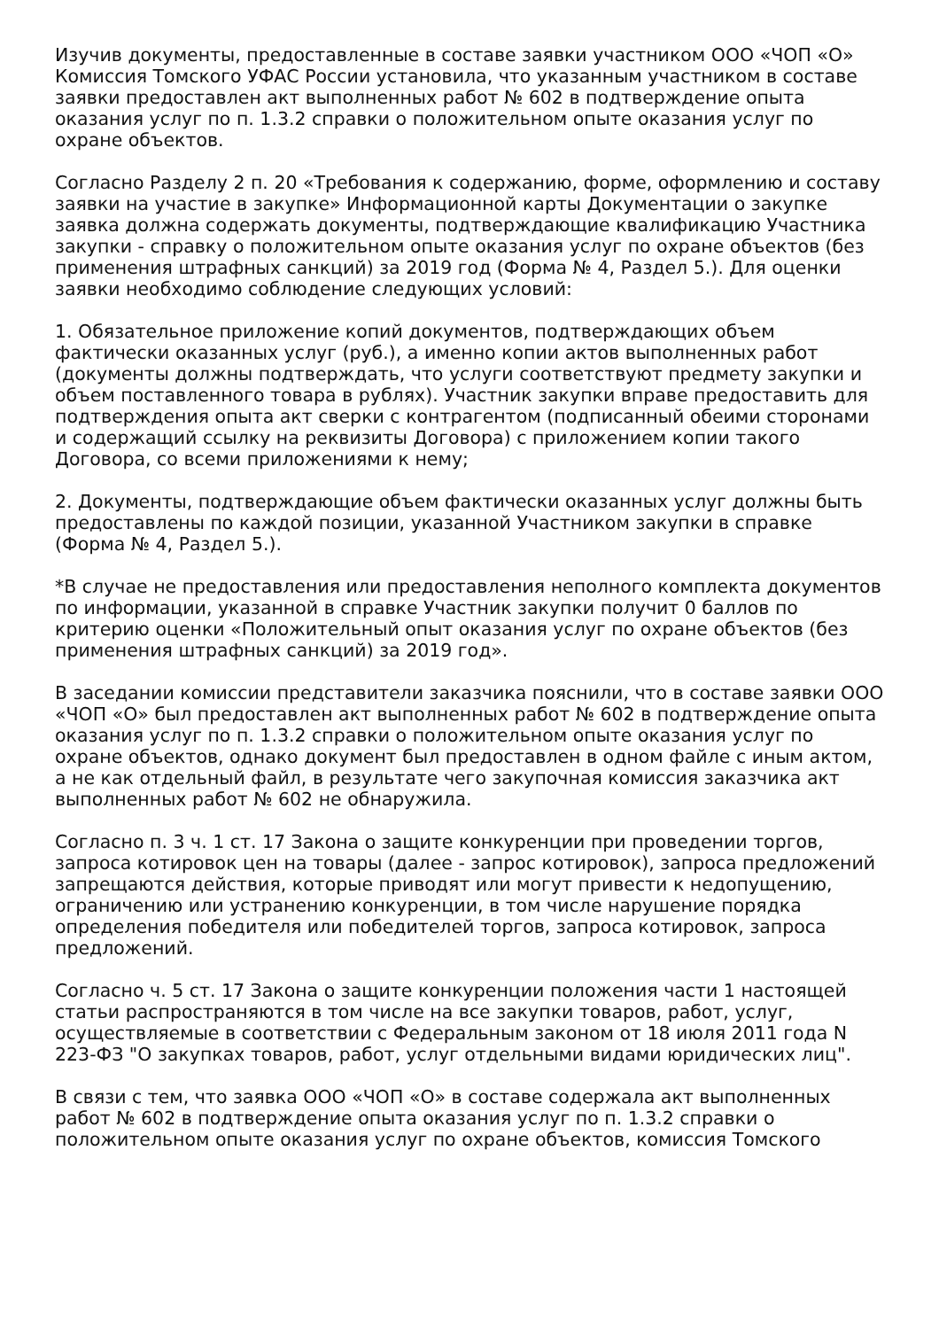Изучив документы, предоставленные в составе заявки участником ООО «ЧОП «О» Комиссия Томского УФАС России установила, что указанным участником в составе заявки предоставлен акт выполненных работ № 602 в подтверждение опыта оказания услуг по п. 1.3.2 справки о положительном опыте оказания услуг по охране объектов.
Согласно Разделу 2 п. 20 «Требования к содержанию, форме, оформлению и составу заявки на участие в закупке» Информационной карты Документации о закупке заявка должна содержать документы, подтверждающие квалификацию Участника закупки - справку о положительном опыте оказания услуг по охране объектов (без применения штрафных санкций) за 2019 год (Форма № 4, Раздел 5.). Для оценки заявки необходимо соблюдение следующих условий:
1. Обязательное приложение копий документов, подтверждающих объем фактически оказанных услуг (руб.), а именно копии актов выполненных работ (документы должны подтверждать, что услуги соответствуют предмету закупки и объем поставленного товара в рублях). Участник закупки вправе предоставить для подтверждения опыта акт сверки с контрагентом (подписанный обеими сторонами и содержащий ссылку на реквизиты Договора) с приложением копии такого Договора, со всеми приложениями к нему;
2. Документы, подтверждающие объем фактически оказанных услуг должны быть предоставлены по каждой позиции, указанной Участником закупки в справке (Форма № 4, Раздел 5.).
*В случае не предоставления или предоставления неполного комплекта документов по информации, указанной в справке Участник закупки получит 0 баллов по критерию оценки «Положительный опыт оказания услуг по охране объектов (без применения штрафных санкций) за 2019 год».
В заседании комиссии представители заказчика пояснили, что в составе заявки ООО «ЧОП «О» был предоставлен акт выполненных работ № 602 в подтверждение опыта оказания услуг по п. 1.3.2 справки о положительном опыте оказания услуг по охране объектов, однако документ был предоставлен в одном файле с иным актом, а не как отдельный файл, в результате чего закупочная комиссия заказчика акт выполненных работ № 602 не обнаружила.
Согласно п. 3 ч. 1 ст. 17 Закона о защите конкуренции при проведении торгов, запроса котировок цен на товары (далее - запрос котировок), запроса предложений запрещаются действия, которые приводят или могут привести к недопущению, ограничению или устранению конкуренции, в том числе нарушение порядка определения победителя или победителей торгов, запроса котировок, запроса предложений.
Согласно ч. 5 ст. 17 Закона о защите конкуренции положения части 1 настоящей статьи распространяются в том числе на все закупки товаров, работ, услуг, осуществляемые в соответствии с Федеральным законом от 18 июля 2011 года N 223-ФЗ "О закупках товаров, работ, услуг отдельными видами юридических лиц".
В связи с тем, что заявка ООО «ЧОП «О» в составе содержала акт выполненных работ № 602 в подтверждение опыта оказания услуг по п. 1.3.2 справки о положительном опыте оказания услуг по охране объектов, комиссия Томского